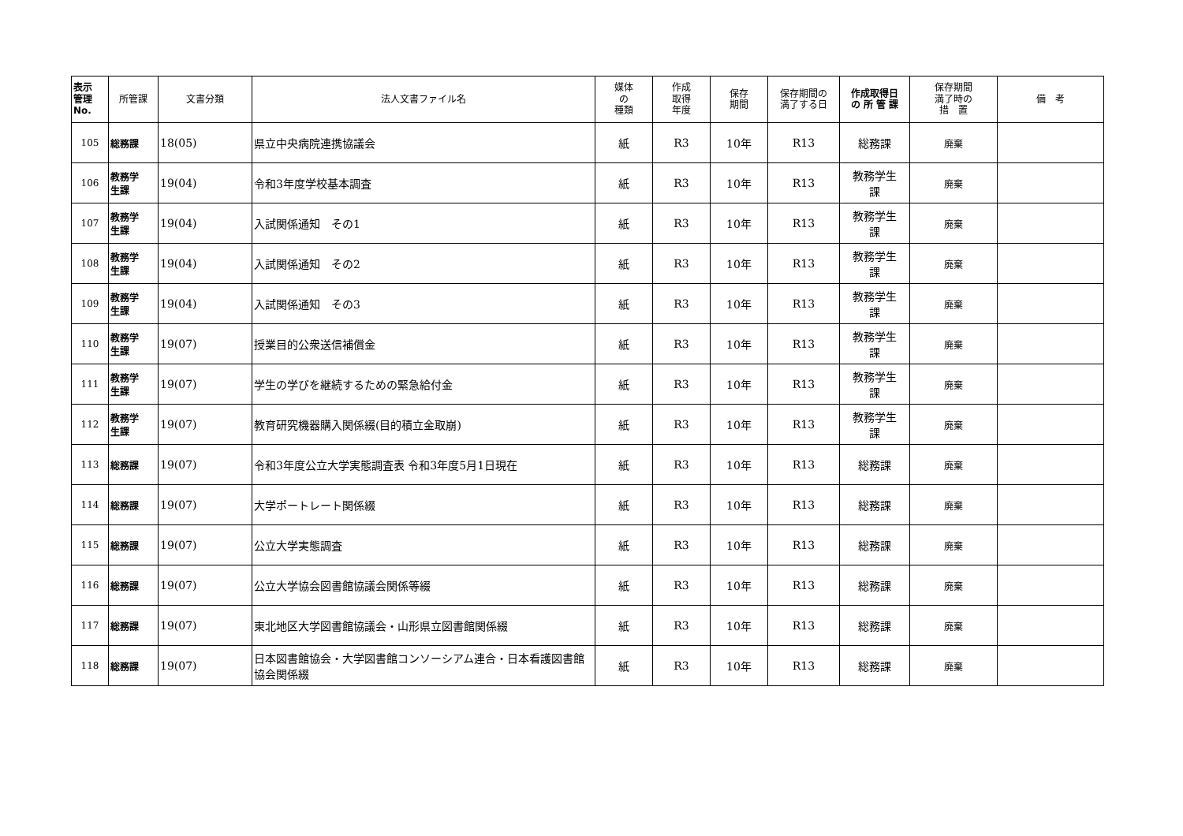| 表示 管理 No. | 所管課 | 文書分類 | 法人文書ファイル名 | 媒体 の 種類 | 作成 取得 年度 | 保存 期間 | 保存期間の 満了する日 | 作成取得日 の 所 管 課 | 保存期間 満了時の 措 置 | 備 考 |
| --- | --- | --- | --- | --- | --- | --- | --- | --- | --- | --- |
| 105 | 総務課 | 18(05) | 県立中央病院連携協議会 | 紙 | R3 | 10年 | R13 | 総務課 | 廃棄 | |
| 106 | 教務学 生課 | 19(04) | 令和3年度学校基本調査 | 紙 | R3 | 10年 | R13 | 教務学生 課 | 廃棄 | |
| 107 | 教務学 生課 | 19(04) | 入試関係通知 その1 | 紙 | R3 | 10年 | R13 | 教務学生 課 | 廃棄 | |
| 108 | 教務学 生課 | 19(04) | 入試関係通知 その2 | 紙 | R3 | 10年 | R13 | 教務学生 課 | 廃棄 | |
| 109 | 教務学 生課 | 19(04) | 入試関係通知 その3 | 紙 | R3 | 10年 | R13 | 教務学生 課 | 廃棄 | |
| 110 | 教務学 生課 | 19(07) | 授業目的公衆送信補償金 | 紙 | R3 | 10年 | R13 | 教務学生 課 | 廃棄 | |
| 111 | 教務学 生課 | 19(07) | 学生の学びを継続するための緊急給付金 | 紙 | R3 | 10年 | R13 | 教務学生 課 | 廃棄 | |
| 112 | 教務学 生課 | 19(07) | 教育研究機器購入関係綴(目的積立金取崩) | 紙 | R3 | 10年 | R13 | 教務学生 課 | 廃棄 | |
| 113 | 総務課 | 19(07) | 令和3年度公立大学実態調査表 令和3年度5月1日現在 | 紙 | R3 | 10年 | R13 | 総務課 | 廃棄 | |
| 114 | 総務課 | 19(07) | 大学ポートレート関係綴 | 紙 | R3 | 10年 | R13 | 総務課 | 廃棄 | |
| 115 | 総務課 | 19(07) | 公立大学実態調査 | 紙 | R3 | 10年 | R13 | 総務課 | 廃棄 | |
| 116 | 総務課 | 19(07) | 公立大学協会図書館協議会関係等綴 | 紙 | R3 | 10年 | R13 | 総務課 | 廃棄 | |
| 117 | 総務課 | 19(07) | 東北地区大学図書館協議会・山形県立図書館関係綴 | 紙 | R3 | 10年 | R13 | 総務課 | 廃棄 | |
| 118 | 総務課 | 19(07) | 日本図書館協会・大学図書館コンソーシアム連合・日本看護図書館協会関係綴 | 紙 | R3 | 10年 | R13 | 総務課 | 廃棄 | |